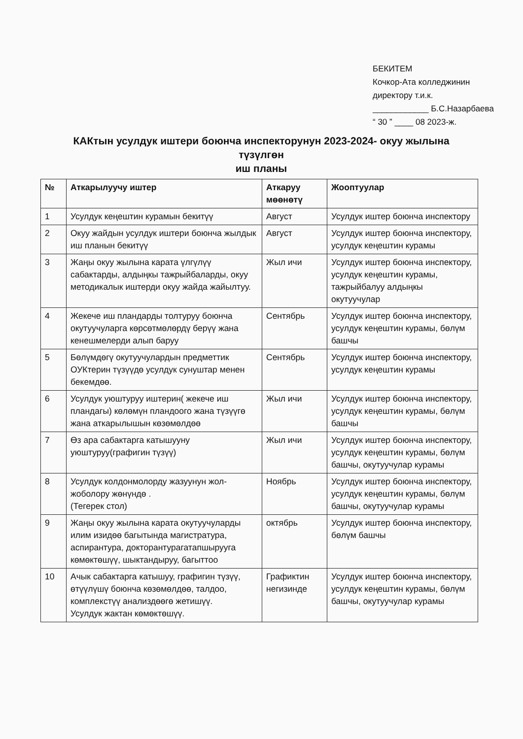БЕКИТЕМ
Кочкор-Ата колледжинин
директору т.и.к.
____________ Б.С.Назарбаева
“ 30 ” ____ 08 2023-ж.
КАКтын усулдук иштери боюнча инспекторунун 2023-2024- окуу жылына түзүлгөн
иш планы
| № | Аткарылуучу иштер | Аткаруу мөөнөтү | Жооптуулар |
| --- | --- | --- | --- |
| 1 | Усулдук кеңештин курамын бекитүү | Август | Усулдук иштер боюнча инспектору |
| 2 | Окуу жайдын усулдук иштери боюнча жылдык иш планын бекитүү | Август | Усулдук иштер боюнча инспектору, усулдук кеңештин курамы |
| 3 | Жаңы окуу жылына карата үлгүлүү сабактарды, алдыңкы тажрыйбаларды, окуу методикалык иштерди окуу жайда жайылтуу. | Жыл ичи | Усулдук иштер боюнча инспектору, усулдук кеңештин курамы, тажрыйбалуу алдыңкы окутуучулар |
| 4 | Жекече иш пландарды толтуруу боюнча окутуучуларга көрсөтмөлөрдү берүү жана кенешмелерди алып баруу | Сентябрь | Усулдук иштер боюнча инспектору, усулдук кеңештин курамы, бөлүм башчы |
| 5 | Бөлүмдөгү окутуучулардын предметтик ОУКтерин түзүүдө усулдук сунуштар менен бекемдөө. | Сентябрь | Усулдук иштер боюнча инспектору, усулдук кеңештин курамы |
| 6 | Усулдук уюштуруу иштерин( жекече иш пландагы) көлөмүн пландоого жана түзүүгө жана аткарылышын көзөмөлдөө | Жыл ичи | Усулдук иштер боюнча инспектору, усулдук кеңештин курамы, бөлүм башчы |
| 7 | Өз ара сабактарга катышууну уюштуруу(графигин түзүү) | Жыл ичи | Усулдук иштер боюнча инспектору, усулдук кеңештин курамы, бөлүм башчы, окутуучулар курамы |
| 8 | Усулдук колдонмолорду жазуунун жол-жоболору жөнүндө . (Тегерек стол) | Ноябрь | Усулдук иштер боюнча инспектору, усулдук кеңештин курамы, бөлүм башчы, окутуучулар курамы |
| 9 | Жаңы окуу жылына карата окутуучуларды илим изидөө багытында магистратура, аспирантура, докторантурагатапшырууга көмөктөшүү, шыктандыруу, багыттоо | октябрь | Усулдук иштер боюнча инспектору, бөлүм башчы |
| 10 | Ачык сабактарга катышуу, графигин түзүү, өтүүлүшү боюнча көзөмөлдөө, талдоо, комплекстүү анализдөөгө жетишүү. Усулдук жактан көмөктөшүү. | Графиктин негизинде | Усулдук иштер боюнча инспектору, усулдук кеңештин курамы, бөлүм башчы, окутуучулар курамы |